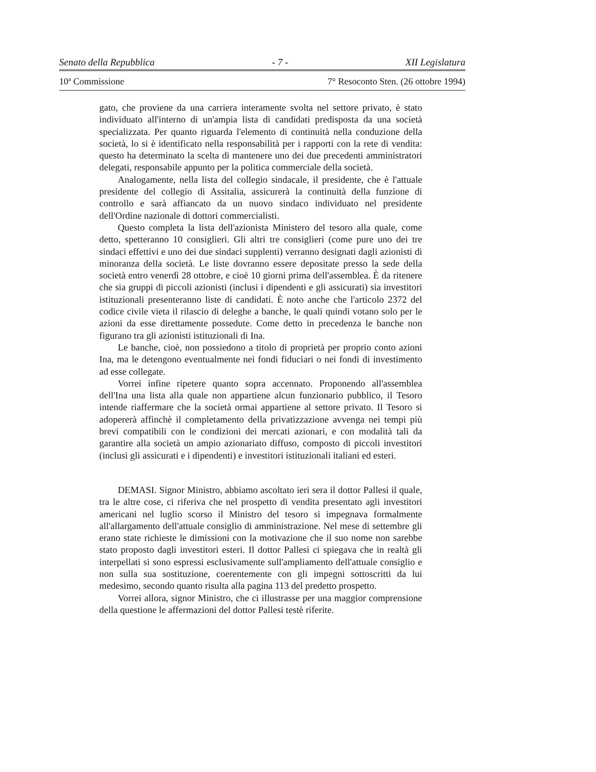Senato della Repubblica - 7 - XII Legislatura
10ª Commissione 7° Resoconto Sten. (26 ottobre 1994)
gato, che proviene da una carriera interamente svolta nel settore privato, è stato individuato all'interno di un'ampia lista di candidati predisposta da una società specializzata. Per quanto riguarda l'elemento di continuità nella conduzione della società, lo si è identificato nella responsabilità per i rapporti con la rete di vendita: questo ha determinato la scelta di mantenere uno dei due precedenti amministratori delegati, responsabile appunto per la politica commerciale della società.
Analogamente, nella lista del collegio sindacale, il presidente, che è l'attuale presidente del collegio di Assitalia, assicurerà la continuità della funzione di controllo e sarà affiancato da un nuovo sindaco individuato nel presidente dell'Ordine nazionale di dottori commercialisti.
Questo completa la lista dell'azionista Ministero del tesoro alla quale, come detto, spetteranno 10 consiglieri. Gli altri tre consiglieri (come pure uno dei tre sindaci effettivi e uno dei due sindaci supplenti) verranno designati dagli azionisti di minoranza della società. Le liste dovranno essere depositate presso la sede della società entro venerdì 28 ottobre, e cioè 10 giorni prima dell'assemblea. È da ritenere che sia gruppi di piccoli azionisti (inclusi i dipendenti e gli assicurati) sia investitori istituzionali presenteranno liste di candidati. È noto anche che l'articolo 2372 del codice civile vieta il rilascio di deleghe a banche, le quali quindi votano solo per le azioni da esse direttamente possedute. Come detto in precedenza le banche non figurano tra gli azionisti istituzionali di Ina.
Le banche, cioè, non possiedono a titolo di proprietà per proprio conto azioni Ina, ma le detengono eventualmente nei fondi fiduciari o nei fondi di investimento ad esse collegate.
Vorrei infine ripetere quanto sopra accennato. Proponendo all'assemblea dell'Ina una lista alla quale non appartiene alcun funzionario pubblico, il Tesoro intende riaffermare che la società ormai appartiene al settore privato. Il Tesoro si adopererà affinchè il completamento della privatizzazione avvenga nei tempi più brevi compatibili con le condizioni dei mercati azionari, e con modalità tali da garantire alla società un ampio azionariato diffuso, composto di piccoli investitori (inclusi gli assicurati e i dipendenti) e investitori istituzionali italiani ed esteri.
DEMASI. Signor Ministro, abbiamo ascoltato ieri sera il dottor Pallesi il quale, tra le altre cose, ci riferiva che nel prospetto di vendita presentato agli investitori americani nel luglio scorso il Ministro del tesoro si impegnava formalmente all'allargamento dell'attuale consiglio di amministrazione. Nel mese di settembre gli erano state richieste le dimissioni con la motivazione che il suo nome non sarebbe stato proposto dagli investitori esteri. Il dottor Pallesi ci spiegava che in realtà gli interpellati si sono espressi esclusivamente sull'ampliamento dell'attuale consiglio e non sulla sua sostituzione, coerentemente con gli impegni sottoscritti da lui medesimo, secondo quanto risulta alla pagina 113 del predetto prospetto.
Vorrei allora, signor Ministro, che ci illustrasse per una maggior comprensione della questione le affermazioni del dottor Pallesi testè riferite.